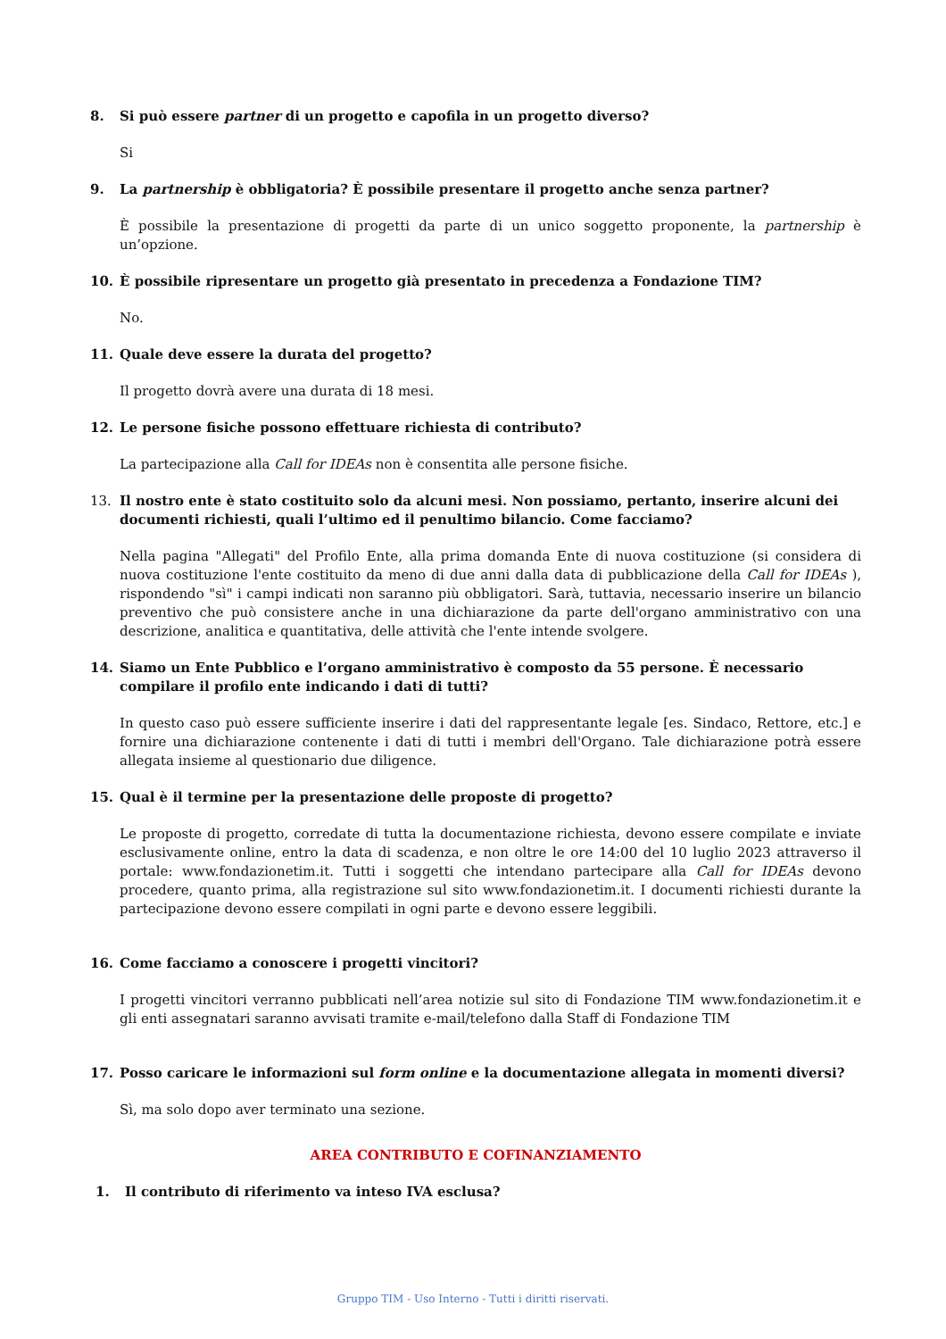8. Si può essere partner di un progetto e capofila in un progetto diverso?
Si
9. La partnership è obbligatoria? È possibile presentare il progetto anche senza partner?
È possibile la presentazione di progetti da parte di un unico soggetto proponente, la partnership è un’opzione.
10. È possibile ripresentare un progetto già presentato in precedenza a Fondazione TIM?
No.
11. Quale deve essere la durata del progetto?
Il progetto dovrà avere una durata di 18 mesi.
12. Le persone fisiche possono effettuare richiesta di contributo?
La partecipazione alla Call for IDEAs non è consentita alle persone fisiche.
13. Il nostro ente è stato costituito solo da alcuni mesi. Non possiamo, pertanto, inserire alcuni dei documenti richiesti, quali l’ultimo ed il penultimo bilancio. Come facciamo?
Nella pagina "Allegati" del Profilo Ente, alla prima domanda Ente di nuova costituzione (si considera di nuova costituzione l'ente costituito da meno di due anni dalla data di pubblicazione della Call for IDEAs ), rispondendo "sì" i campi indicati non saranno più obbligatori. Sarà, tuttavia, necessario inserire un bilancio preventivo che può consistere anche in una dichiarazione da parte dell'organo amministrativo con una descrizione, analitica e quantitativa, delle attività che l'ente intende svolgere.
14. Siamo un Ente Pubblico e l’organo amministrativo è composto da 55 persone. È necessario compilare il profilo ente indicando i dati di tutti?
In questo caso può essere sufficiente inserire i dati del rappresentante legale [es. Sindaco, Rettore, etc.] e fornire una dichiarazione contenente i dati di tutti i membri dell'Organo. Tale dichiarazione potrà essere allegata insieme al questionario due diligence.
15. Qual è il termine per la presentazione delle proposte di progetto?
Le proposte di progetto, corredate di tutta la documentazione richiesta, devono essere compilate e inviate esclusivamente online, entro la data di scadenza, e non oltre le ore 14:00 del 10 luglio 2023 attraverso il portale: www.fondazionetim.it. Tutti i soggetti che intendano partecipare alla Call for IDEAs devono procedere, quanto prima, alla registrazione sul sito www.fondazionetim.it. I documenti richiesti durante la partecipazione devono essere compilati in ogni parte e devono essere leggibili.
16. Come facciamo a conoscere i progetti vincitori?
I progetti vincitori verranno pubblicati nell’area notizie sul sito di Fondazione TIM www.fondazionetim.it e gli enti assegnatari saranno avvisati tramite e-mail/telefono dalla Staff di Fondazione TIM
17. Posso caricare le informazioni sul form online e la documentazione allegata in momenti diversi?
Sì, ma solo dopo aver terminato una sezione.
AREA CONTRIBUTO E COFINANZIAMENTO
1. Il contributo di riferimento va inteso IVA esclusa?
Gruppo TIM - Uso Interno - Tutti i diritti riservati.